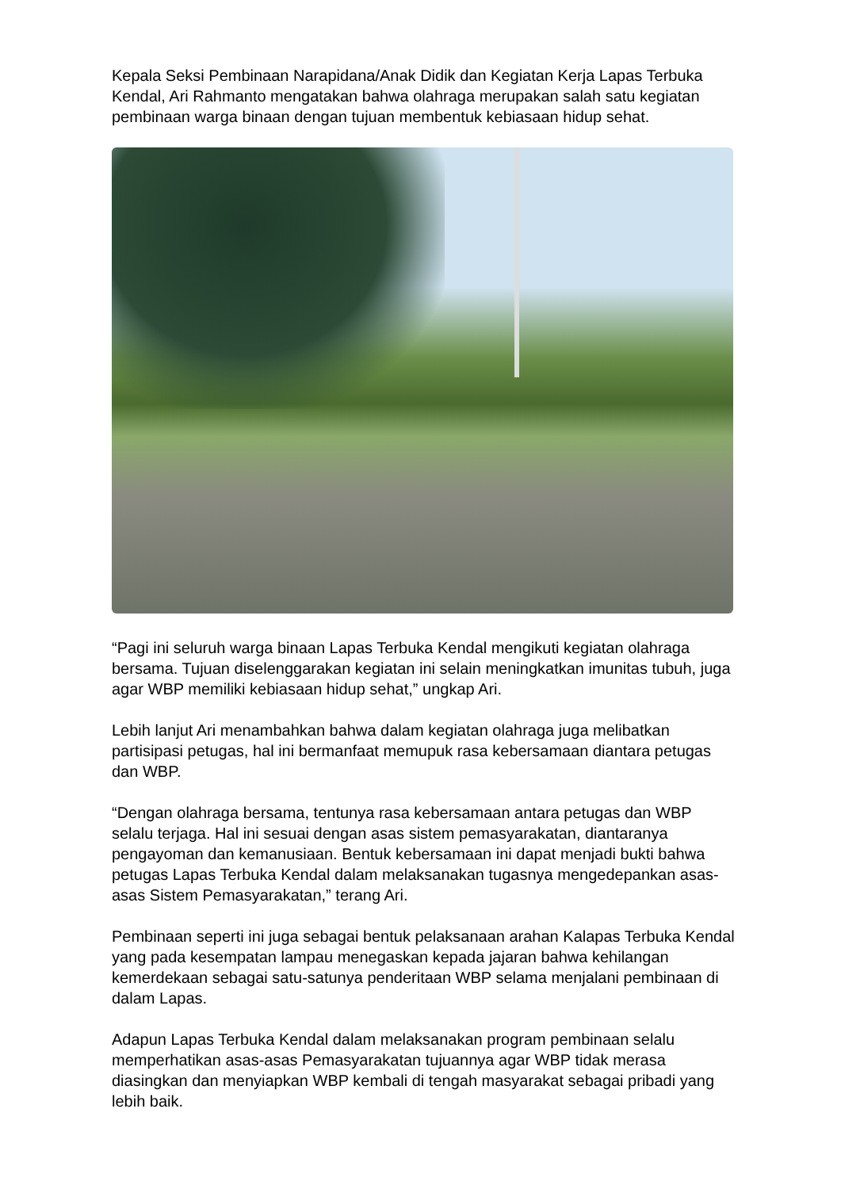Kepala Seksi Pembinaan Narapidana/Anak Didik dan Kegiatan Kerja Lapas Terbuka Kendal, Ari Rahmanto mengatakan bahwa olahraga merupakan salah satu kegiatan pembinaan warga binaan dengan tujuan membentuk kebiasaan hidup sehat.
“Pagi ini seluruh warga binaan Lapas Terbuka Kendal mengikuti kegiatan olahraga bersama. Tujuan diselenggarakan kegiatan ini selain meningkatkan imunitas tubuh, juga agar WBP memiliki kebiasaan hidup sehat,” ungkap Ari.
Lebih lanjut Ari menambahkan bahwa dalam kegiatan olahraga juga melibatkan partisipasi petugas, hal ini bermanfaat memupuk rasa kebersamaan diantara petugas dan WBP.
“Dengan olahraga bersama, tentunya rasa kebersamaan antara petugas dan WBP selalu terjaga. Hal ini sesuai dengan asas sistem pemasyarakatan, diantaranya pengayoman dan kemanusiaan. Bentuk kebersamaan ini dapat menjadi bukti bahwa petugas Lapas Terbuka Kendal dalam melaksanakan tugasnya mengedepankan asas-asas Sistem Pemasyarakatan,” terang Ari.
Pembinaan seperti ini juga sebagai bentuk pelaksanaan arahan Kalapas Terbuka Kendal yang pada kesempatan lampau menegaskan kepada jajaran bahwa kehilangan kemerdekaan sebagai satu-satunya penderitaan WBP selama menjalani pembinaan di dalam Lapas.
Adapun Lapas Terbuka Kendal dalam melaksanakan program pembinaan selalu memperhatikan asas-asas Pemasyarakatan tujuannya agar WBP tidak merasa diasingkan dan menyiapkan WBP kembali di tengah masyarakat sebagai pribadi yang lebih baik.